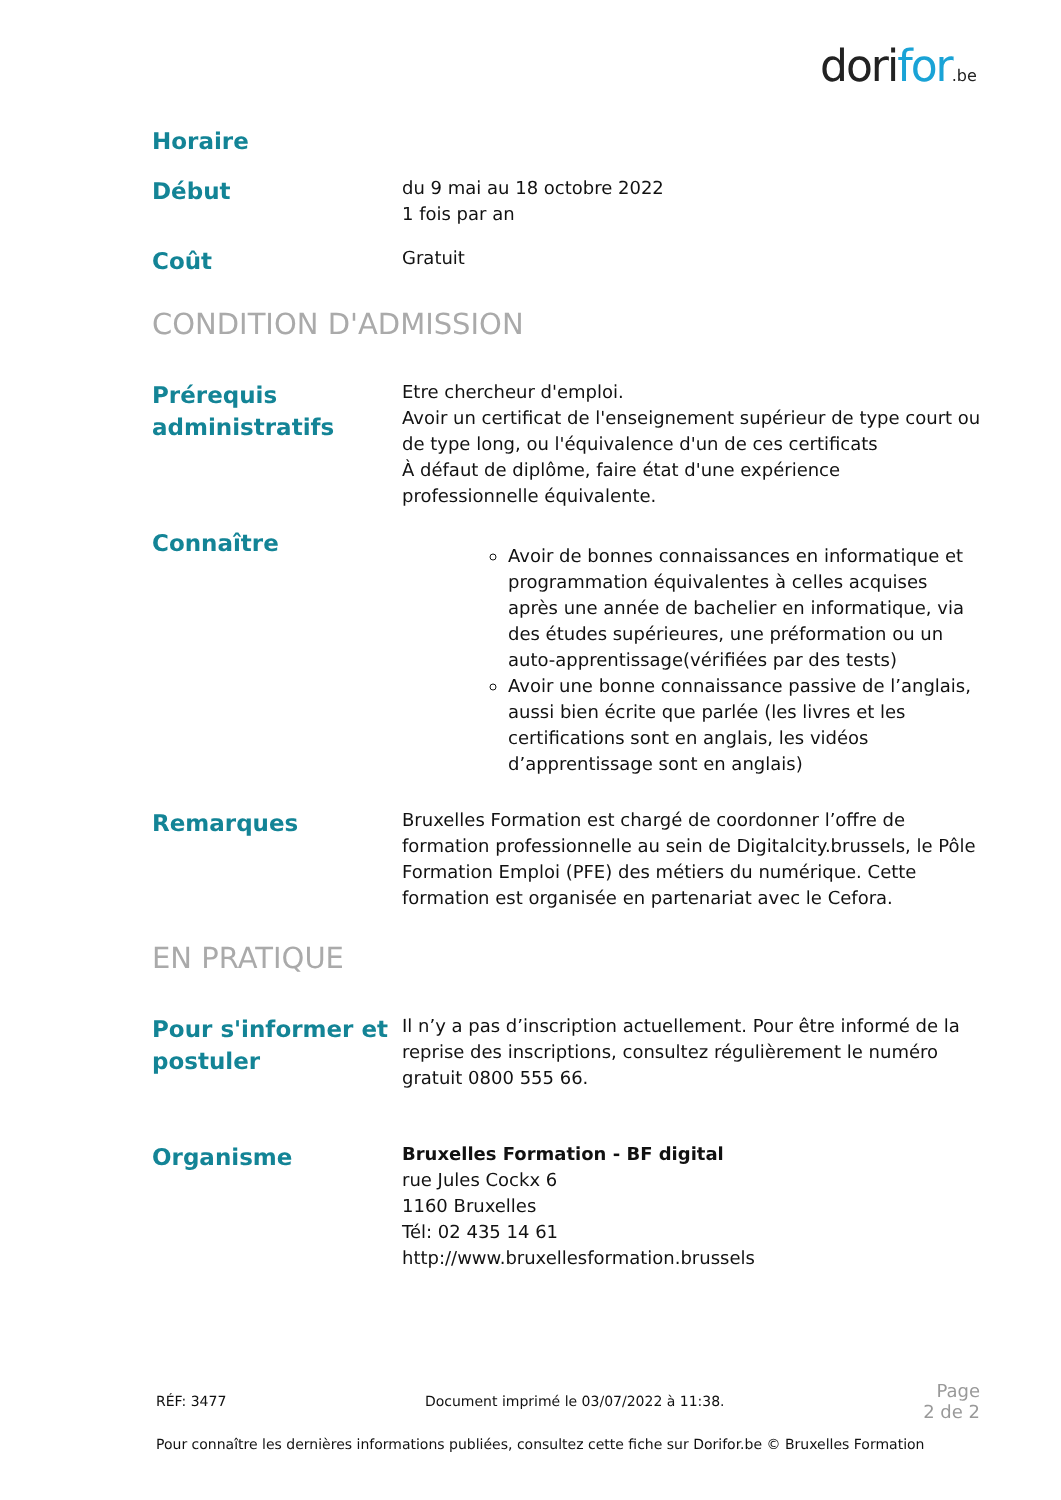dorifor.be
Horaire
Début
du 9 mai au 18 octobre 2022
1 fois par an
Coût
Gratuit
CONDITION D'ADMISSION
Prérequis administratifs
Etre chercheur d'emploi.
Avoir un certificat de l'enseignement supérieur de type court ou de type long, ou l'équivalence d'un de ces certificats
À défaut de diplôme, faire état d'une expérience professionnelle équivalente.
Connaître
Avoir de bonnes connaissances en informatique et programmation équivalentes à celles acquises après une année de bachelier en informatique, via des études supérieures, une préformation ou un auto-apprentissage(vérifiées par des tests)
Avoir une bonne connaissance passive de l’anglais, aussi bien écrite que parlée (les livres et les certifications sont en anglais, les vidéos d’apprentissage sont en anglais)
Remarques
Bruxelles Formation est chargé de coordonner l’offre de formation professionnelle au sein de Digitalcity.brussels, le Pôle Formation Emploi (PFE) des métiers du numérique. Cette formation est organisée en partenariat avec le Cefora.
EN PRATIQUE
Pour s'informer et postuler
Il n’y a pas d’inscription actuellement. Pour être informé de la reprise des inscriptions, consultez régulièrement le numéro gratuit 0800 555 66.
Organisme
Bruxelles Formation - BF digital
rue Jules Cockx 6
1160 Bruxelles
Tél: 02 435 14 61
http://www.bruxellesformation.brussels
RÉF: 3477 Document imprimé le 03/07/2022 à 11:38. Page
2 de 2
Pour connaître les dernières informations publiées, consultez cette fiche sur Dorifor.be © Bruxelles Formation